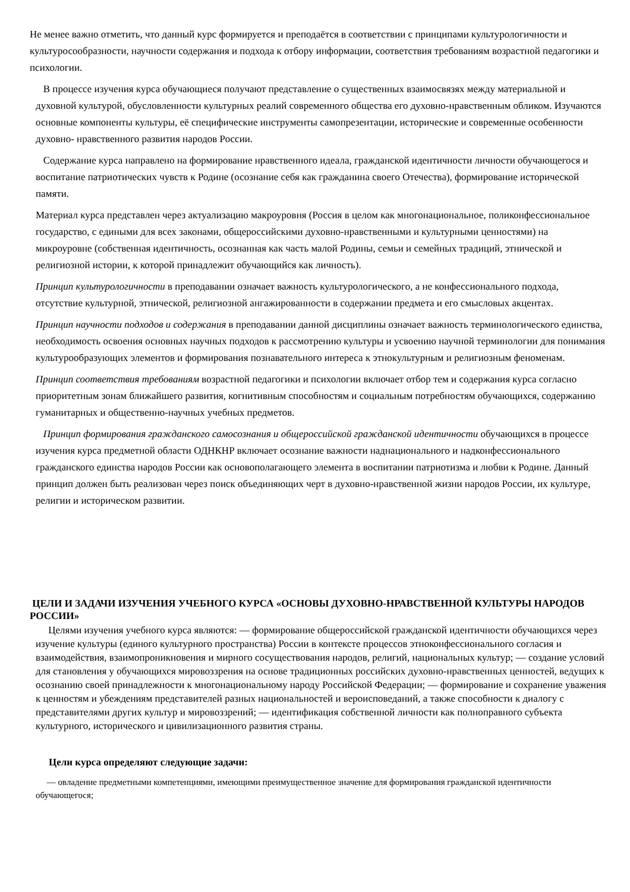Не менее важно отметить, что данный курс формируется и преподаётся в соответствии с принципами культурологичности и культуросообразности, научности содержания и подхода к отбору информации, соответствия требованиям возрастной педагогики и психологии.
В процессе изучения курса обучающиеся получают представление о существенных взаимосвязях между материальной и духовной культурой, обусловленности культурных реалий современного общества его духовно-нравственным обликом. Изучаются основные компоненты культуры, её специфические инструменты самопрезентации, исторические и современные особенности духовно- нравственного развития народов России.
Содержание курса направлено на формирование нравственного идеала, гражданской идентичности личности обучающегося и воспитание патриотических чувств к Родине (осознание себя как гражданина своего Отечества), формирование исторической памяти.
Материал курса представлен через актуализацию макроуровня (Россия в целом как многонациональное, поликонфессиональное государство, с едиными для всех законами, общероссийскими духовно-нравственными и культурными ценностями) на микроуровне (собственная идентичность, осознанная как часть малой Родины, семьи и семейных традиций, этнической и религиозной истории, к которой принадлежит обучающийся как личность).
Принцип культурологичности в преподавании означает важность культурологического, а не конфессионального подхода, отсутствие культурной, этнической, религиозной ангажированности в содержании предмета и его смысловых акцентах.
Принцип научности подходов и содержания в преподавании данной дисциплины означает важность терминологического единства, необходимость освоения основных научных подходов к рассмотрению культуры и усвоению научной терминологии для понимания культурообразующих элементов и формирования познавательного интереса к этнокультурным и религиозным феноменам.
Принцип соответствия требованиям возрастной педагогики и психологии включает отбор тем и содержания курса согласно приоритетным зонам ближайшего развития, когнитивным способностям и социальным потребностям обучающихся, содержанию гуманитарных и общественно-научных учебных предметов.
Принцип формирования гражданского самосознания и общероссийской гражданской идентичности обучающихся в процессе изучения курса предметной области ОДНКНР включает осознание важности наднационального и надконфессионального гражданского единства народов России как основополагающего элемента в воспитании патриотизма и любви к Родине. Данный принцип должен быть реализован через поиск объединяющих черт в духовно-нравственной жизни народов России, их культуре, религии и историческом развитии.
ЦЕЛИ И ЗАДАЧИ ИЗУЧЕНИЯ УЧЕБНОГО КУРСА «ОСНОВЫ ДУХОВНО-НРАВСТВЕННОЙ КУЛЬТУРЫ НАРОДОВ РОССИИ»
Целями изучения учебного курса являются: — формирование общероссийской гражданской идентичности обучающихся через изучение культуры (единого культурного пространства) России в контексте процессов этноконфессионального согласия и взаимодействия, взаимопроникновения и мирного сосуществования народов, религий, национальных культур; — создание условий для становления у обучающихся мировоззрения на основе традиционных российских духовно-нравственных ценностей, ведущих к осознанию своей принадлежности к многонациональному народу Российской Федерации; — формирование и сохранение уважения к ценностям и убеждениям представителей разных национальностей и вероисповеданий, а также способности к диалогу с представителями других культур и мировоззрений; — идентификация собственной личности как полноправного субъекта культурного, исторического и цивилизационного развития страны.
Цели курса определяют следующие задачи:
— овладение предметными компетенциями, имеющими преимущественное значение для формирования гражданской идентичности обучающегося;